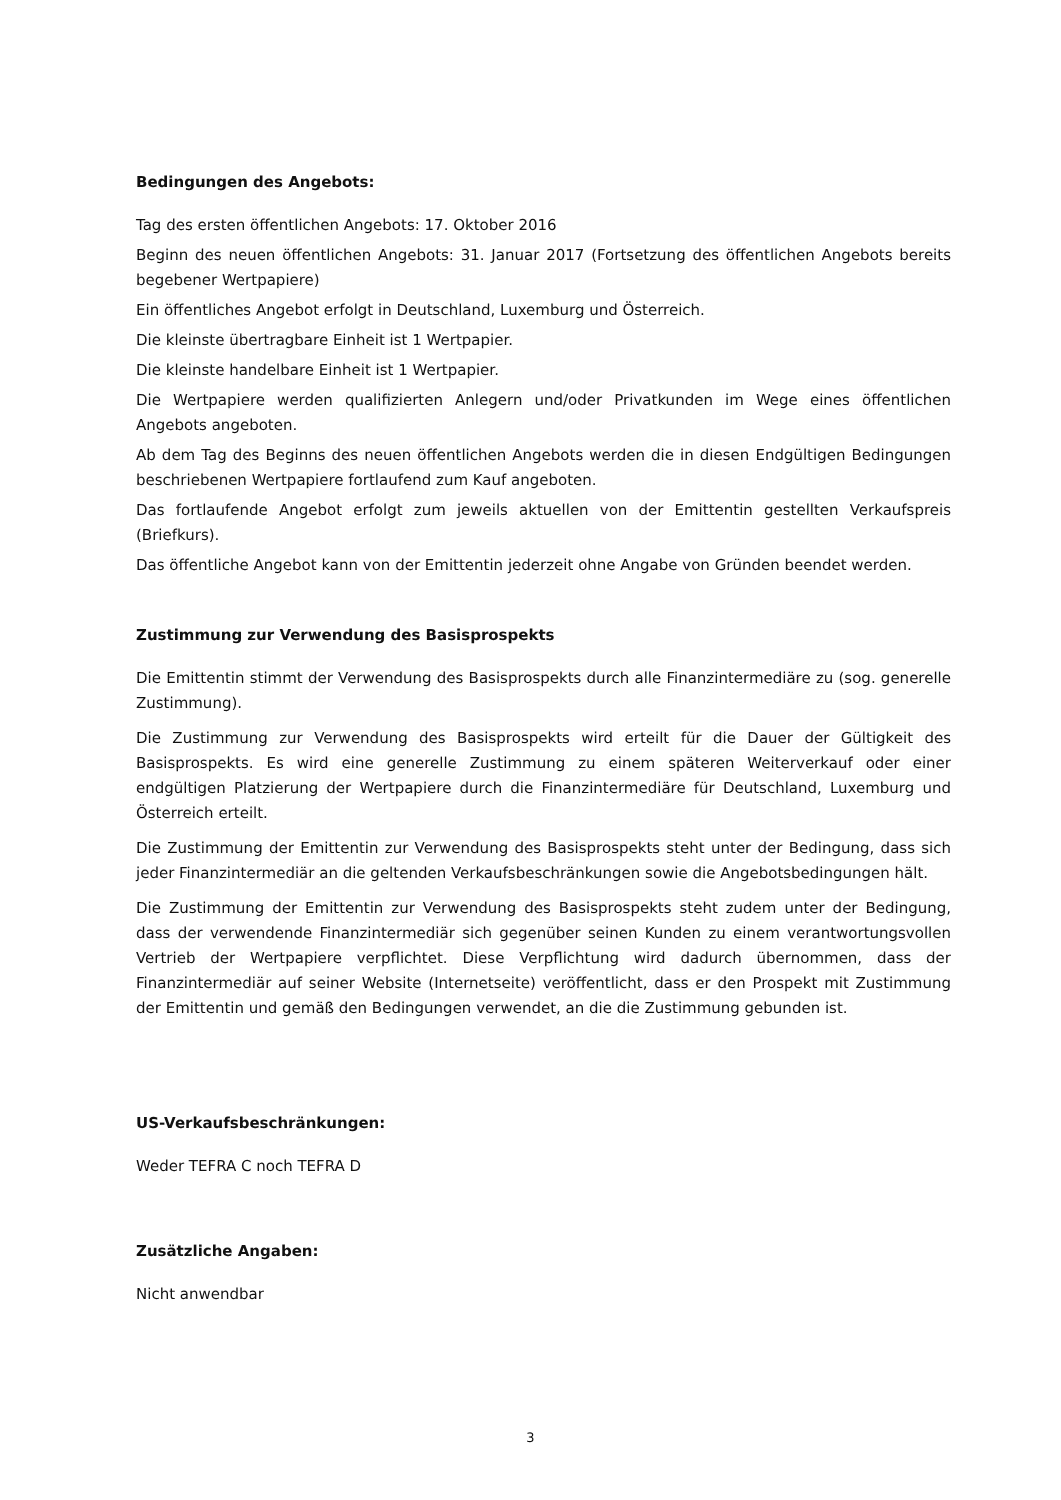Bedingungen des Angebots:
Tag des ersten öffentlichen Angebots: 17. Oktober 2016
Beginn des neuen öffentlichen Angebots: 31. Januar 2017 (Fortsetzung des öffentlichen Angebots bereits begebener Wertpapiere)
Ein öffentliches Angebot erfolgt in Deutschland, Luxemburg und Österreich.
Die kleinste übertragbare Einheit ist 1 Wertpapier.
Die kleinste handelbare Einheit ist 1 Wertpapier.
Die Wertpapiere werden qualifizierten Anlegern und/oder Privatkunden im Wege eines öffentlichen Angebots angeboten.
Ab dem Tag des Beginns des neuen öffentlichen Angebots werden die in diesen Endgültigen Bedingungen beschriebenen Wertpapiere fortlaufend zum Kauf angeboten.
Das fortlaufende Angebot erfolgt zum jeweils aktuellen von der Emittentin gestellten Verkaufspreis (Briefkurs).
Das öffentliche Angebot kann von der Emittentin jederzeit ohne Angabe von Gründen beendet werden.
Zustimmung zur Verwendung des Basisprospekts
Die Emittentin stimmt der Verwendung des Basisprospekts durch alle Finanzintermediäre zu (sog. generelle Zustimmung).
Die Zustimmung zur Verwendung des Basisprospekts wird erteilt für die Dauer der Gültigkeit des Basisprospekts. Es wird eine generelle Zustimmung zu einem späteren Weiterverkauf oder einer endgültigen Platzierung der Wertpapiere durch die Finanzintermediäre für Deutschland, Luxemburg und Österreich erteilt.
Die Zustimmung der Emittentin zur Verwendung des Basisprospekts steht unter der Bedingung, dass sich jeder Finanzintermediär an die geltenden Verkaufsbeschränkungen sowie die Angebotsbedingungen hält.
Die Zustimmung der Emittentin zur Verwendung des Basisprospekts steht zudem unter der Bedingung, dass der verwendende Finanzintermediär sich gegenüber seinen Kunden zu einem verantwortungsvollen Vertrieb der Wertpapiere verpflichtet. Diese Verpflichtung wird dadurch übernommen, dass der Finanzintermediär auf seiner Website (Internetseite) veröffentlicht, dass er den Prospekt mit Zustimmung der Emittentin und gemäß den Bedingungen verwendet, an die die Zustimmung gebunden ist.
US-Verkaufsbeschränkungen:
Weder TEFRA C noch TEFRA D
Zusätzliche Angaben:
Nicht anwendbar
3